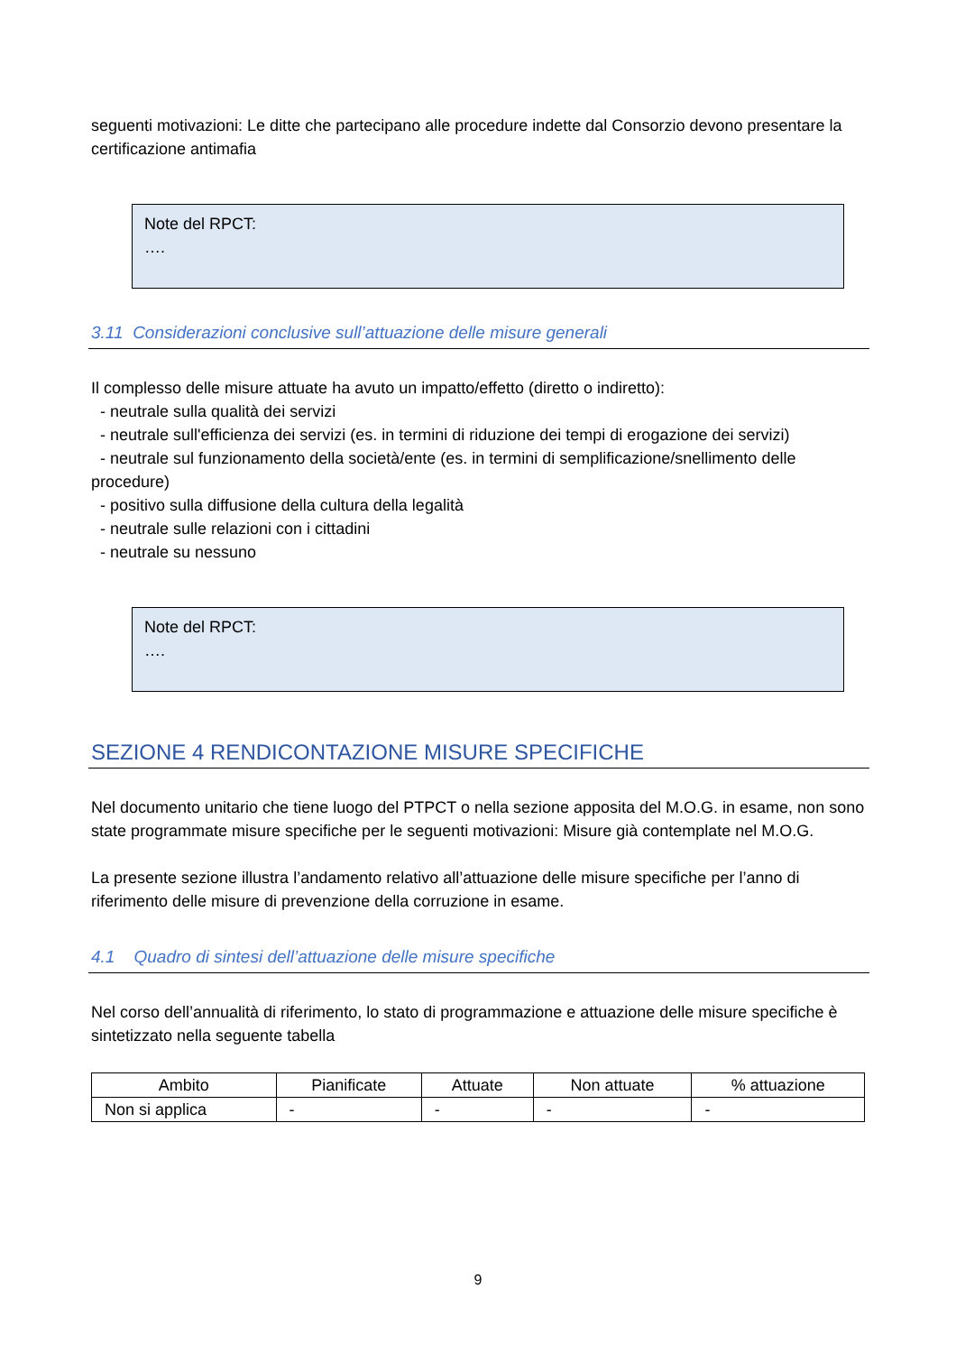seguenti motivazioni: Le ditte che partecipano alle procedure indette dal Consorzio devono presentare la certificazione antimafia
Note del RPCT:
….
3.11 Considerazioni conclusive sull’attuazione delle misure generali
Il complesso delle misure attuate ha avuto un impatto/effetto (diretto o indiretto):
- neutrale sulla qualità dei servizi
- neutrale sull'efficienza dei servizi (es. in termini di riduzione dei tempi di erogazione dei servizi)
- neutrale sul funzionamento della società/ente (es. in termini di semplificazione/snellimento delle procedure)
- positivo sulla diffusione della cultura della legalità
- neutrale sulle relazioni con i cittadini
- neutrale su nessuno
Note del RPCT:
….
SEZIONE 4 RENDICONTAZIONE MISURE SPECIFICHE
Nel documento unitario che tiene luogo del PTPCT o nella sezione apposita del M.O.G. in esame, non sono state programmate misure specifiche per le seguenti motivazioni: Misure già contemplate nel M.O.G.
La presente sezione illustra l’andamento relativo all’attuazione delle misure specifiche per l’anno di riferimento delle misure di prevenzione della corruzione in esame.
4.1 Quadro di sintesi dell’attuazione delle misure specifiche
Nel corso dell’annualità di riferimento, lo stato di programmazione e attuazione delle misure specifiche è sintetizzato nella seguente tabella
| Ambito | Pianificate | Attuate | Non attuate | % attuazione |
| --- | --- | --- | --- | --- |
| Non si applica | - | - | - | - |
9